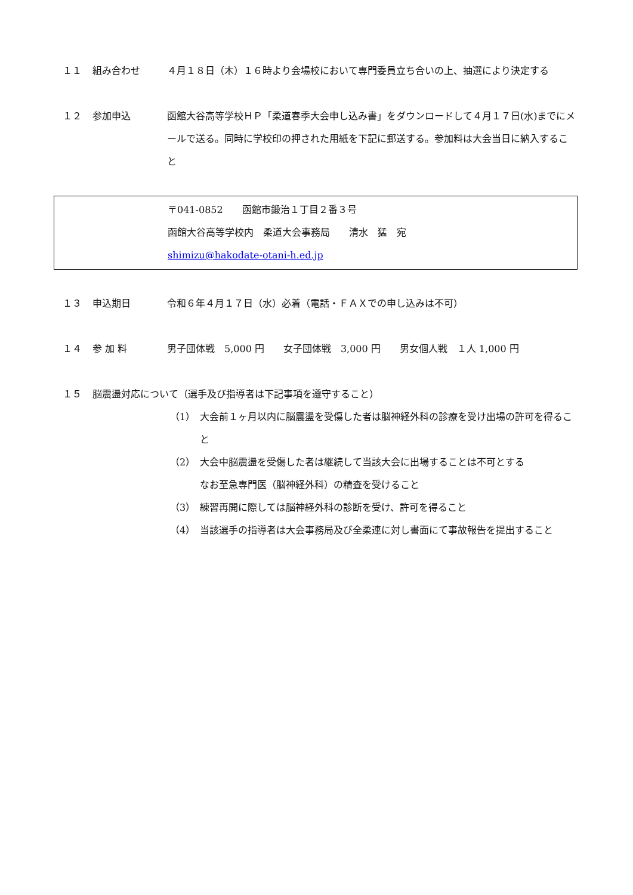１１ 組み合わせ ４月１８日（木）１６時より会場校において専門委員立ち合いの上、抽選により決定する
１２ 参加申込 函館大谷高等学校ＨＰ「柔道春季大会申し込み書」をダウンロードして４月１７日(水)までにメールで送る。同時に学校印の押された用紙を下記に郵送する。参加料は大会当日に納入すること
〒041-0852　　函館市鍛治１丁目２番３号
函館大谷高等学校内　柔道大会事務局　　清水　猛　宛
shimizu@hakodate-otani-h.ed.jp
１３ 申込期日 令和６年４月１７日（水）必着（電話・ＦＡＸでの申し込みは不可）
１４ 参 加 料 男子団体戦　5,000 円　　女子団体戦　3,000 円　　男女個人戦　１人 1,000 円
１５ 脳震盪対応について（選手及び指導者は下記事項を遵守すること）
（1） 大会前１ヶ月以内に脳震盪を受傷した者は脳神経外科の診療を受け出場の許可を得ること
（2） 大会中脳震盪を受傷した者は継続して当該大会に出場することは不可とする
なお至急専門医（脳神経外科）の精査を受けること
（3） 練習再開に際しては脳神経外科の診断を受け、許可を得ること
（4） 当該選手の指導者は大会事務局及び全柔連に対し書面にて事故報告を提出すること